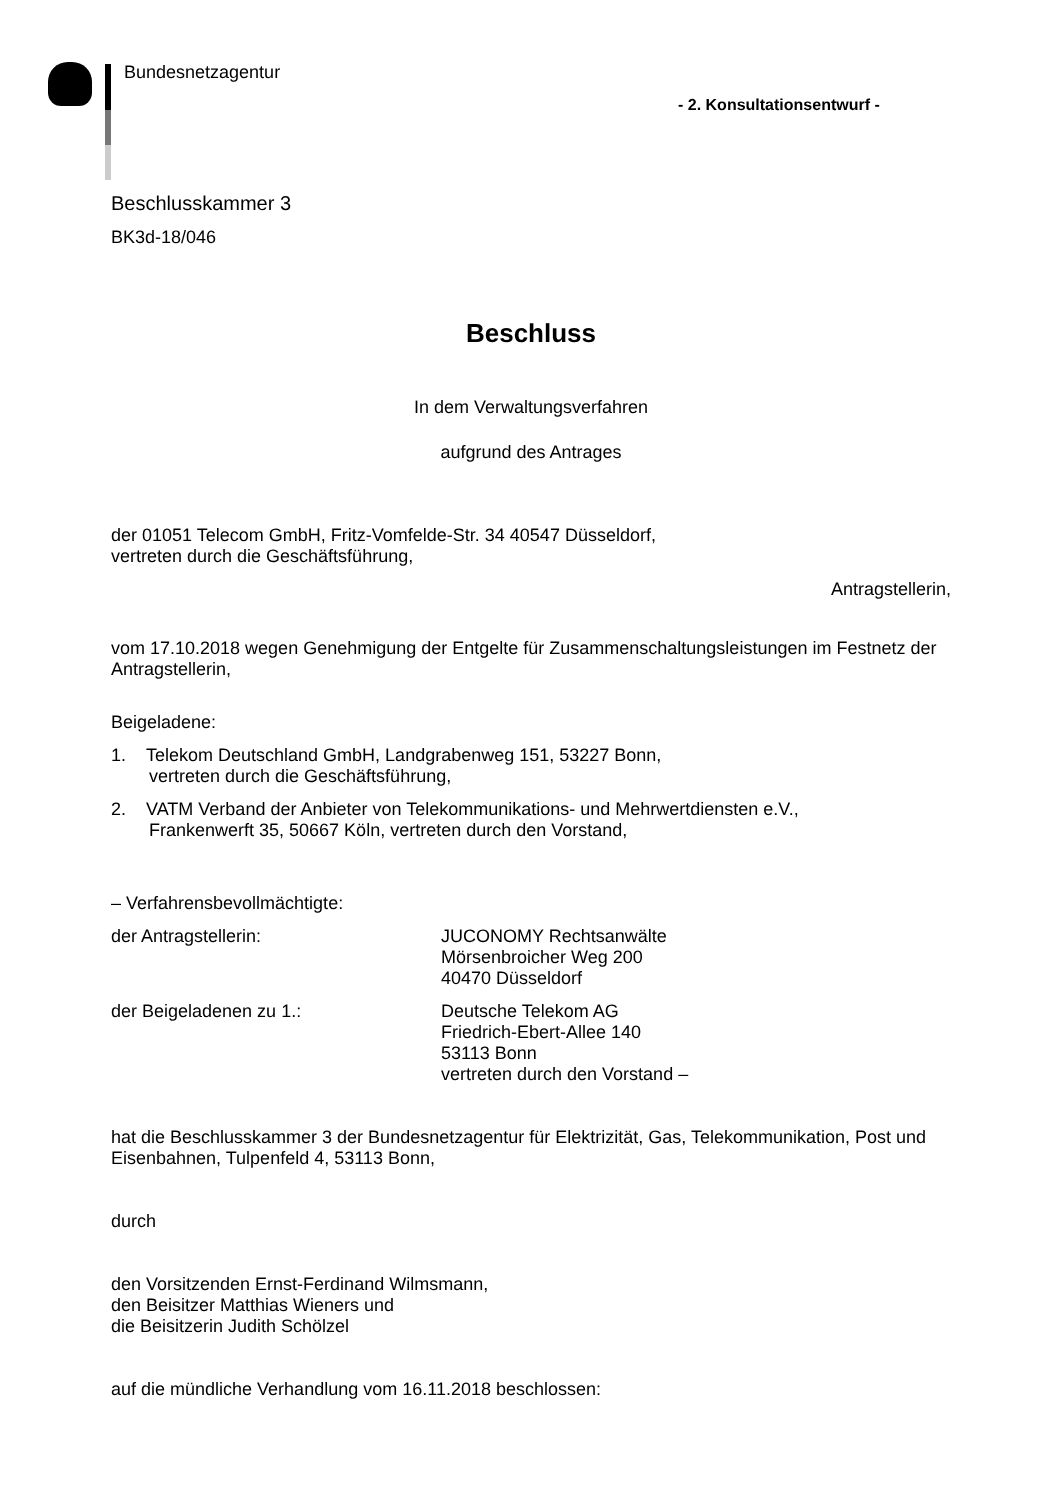Bundesnetzagentur
- 2. Konsultationsentwurf -
Beschlusskammer 3
BK3d-18/046
Beschluss
In dem Verwaltungsverfahren
aufgrund des Antrages
der 01051 Telecom GmbH, Fritz-Vomfelde-Str. 34 40547 Düsseldorf,
vertreten durch die Geschäftsführung,
Antragstellerin,
vom 17.10.2018 wegen Genehmigung der Entgelte für Zusammenschaltungsleistungen im Festnetz der Antragstellerin,
Beigeladene:
1. Telekom Deutschland GmbH, Landgrabenweg 151, 53227 Bonn,
vertreten durch die Geschäftsführung,
2. VATM Verband der Anbieter von Telekommunikations- und Mehrwertdiensten e.V.,
Frankenwerft 35, 50667 Köln, vertreten durch den Vorstand,
– Verfahrensbevollmächtigte:
der Antragstellerin: JUCONOMY Rechtsanwälte
Mörsenbroicher Weg 200
40470 Düsseldorf
der Beigeladenen zu 1.: Deutsche Telekom AG
Friedrich-Ebert-Allee 140
53113 Bonn
vertreten durch den Vorstand –
hat die Beschlusskammer 3 der Bundesnetzagentur für Elektrizität, Gas, Telekommunikation, Post und Eisenbahnen, Tulpenfeld 4, 53113 Bonn,
durch
den Vorsitzenden Ernst-Ferdinand Wilmsmann,
den Beisitzer Matthias Wieners und
die Beisitzerin Judith Schölzel
auf die mündliche Verhandlung vom 16.11.2018 beschlossen: